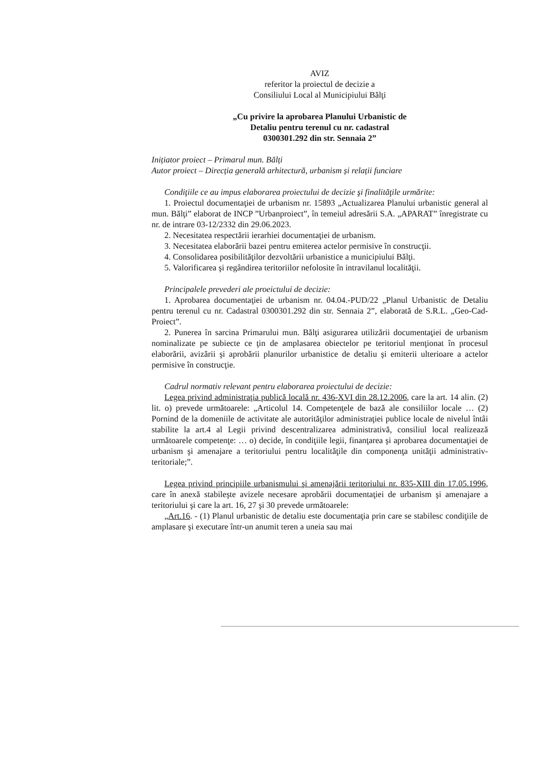AVIZ
referitor la proiectul de decizie a
Consiliului Local al Municipiului Bălţi
„Cu privire la aprobarea Planului Urbanistic de
Detaliu pentru terenul cu nr. cadastral
0300301.292 din str. Sennaia 2”
Inițiator proiect – Primarul mun. Bălți
Autor proiect – Direcția generală arhitectură, urbanism și relații funciare
Condiţiile ce au impus elaborarea proiectului de decizie şi finalităţile urmărite:
1. Proiectul documentaţiei de urbanism nr. 15893 „Actualizarea Planului urbanistic general al mun. Bălţi” elaborat de INCP ”Urbanproiect”, în temeiul adresării S.A. „APARAT” înregistrate cu nr. de intrare 03-12/2332 din 29.06.2023.
2. Necesitatea respectării ierarhiei documentaţiei de urbanism.
3. Necesitatea elaborării bazei pentru emiterea actelor permisive în construcţii.
4. Consolidarea posibilităţilor dezvoltării urbanistice a municipiului Bălţi.
5. Valorificarea şi regândirea teritoriilor nefolosite în intravilanul localităţii.
Principalele prevederi ale proeictului de decizie:
1. Aprobarea documentaţiei de urbanism nr. 04.04.-PUD/22 „Planul Urbanistic de Detaliu pentru terenul cu nr. Cadastral 0300301.292 din str. Sennaia 2”, elaborată de S.R.L. „Geo-Cad-Proiect”.
2. Punerea în sarcina Primarului mun. Bălţi asigurarea utilizării documentaţiei de urbanism nominalizate pe subiecte ce ţin de amplasarea obiectelor pe teritoriul menţionat în procesul elaborării, avizării şi aprobării planurilor urbanistice de detaliu şi emiterii ulterioare a actelor permisive în construcţie.
Cadrul normativ relevant pentru elaborarea proiectului de decizie:
Legea privind administraţia publică locală nr. 436-XVI din 28.12.2006, care la art. 14 alin. (2) lit. o) prevede următoarele: „Articolul 14. Competenţele de bază ale consiliilor locale … (2) Pornind de la domeniile de activitate ale autorităţilor administraţiei publice locale de nivelul întâi stabilite la art.4 al Legii privind descentralizarea administrativă, consiliul local realizează următoarele competenţe: … o) decide, în condiţiile legii, finanţarea şi aprobarea documentaţiei de urbanism şi amenajare a teritoriului pentru localităţile din componenţa unităţii administrativ-teritoriale;”.
Legea privind principiile urbanismului şi amenajării teritoriului nr. 835-XIII din 17.05.1996, care în anexă stabileşte avizele necesare aprobării documentaţiei de urbanism şi amenajare a teritoriului şi care la art. 16, 27 şi 30 prevede următoarele:
„Art.16. - (1) Planul urbanistic de detaliu este documentaţia prin care se stabilesc condiţiile de amplasare şi executare într-un anumit teren a uneia sau mai